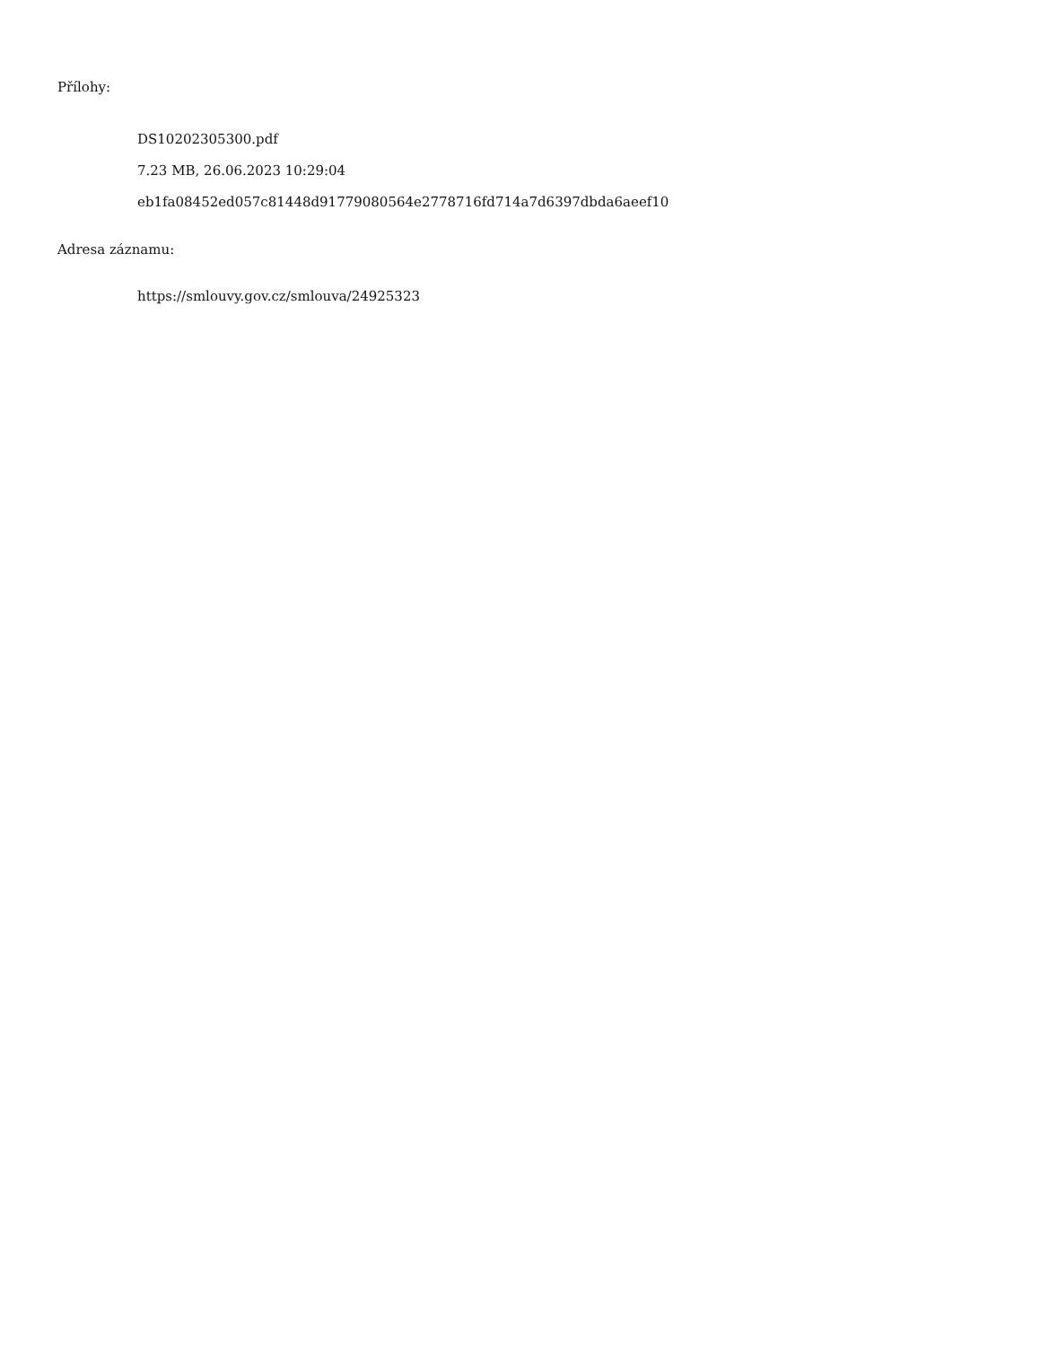Přílohy:
DS10202305300.pdf
7.23 MB, 26.06.2023 10:29:04
eb1fa08452ed057c81448d91779080564e2778716fd714a7d6397dbda6aeef10
Adresa záznamu:
https://smlouvy.gov.cz/smlouva/24925323